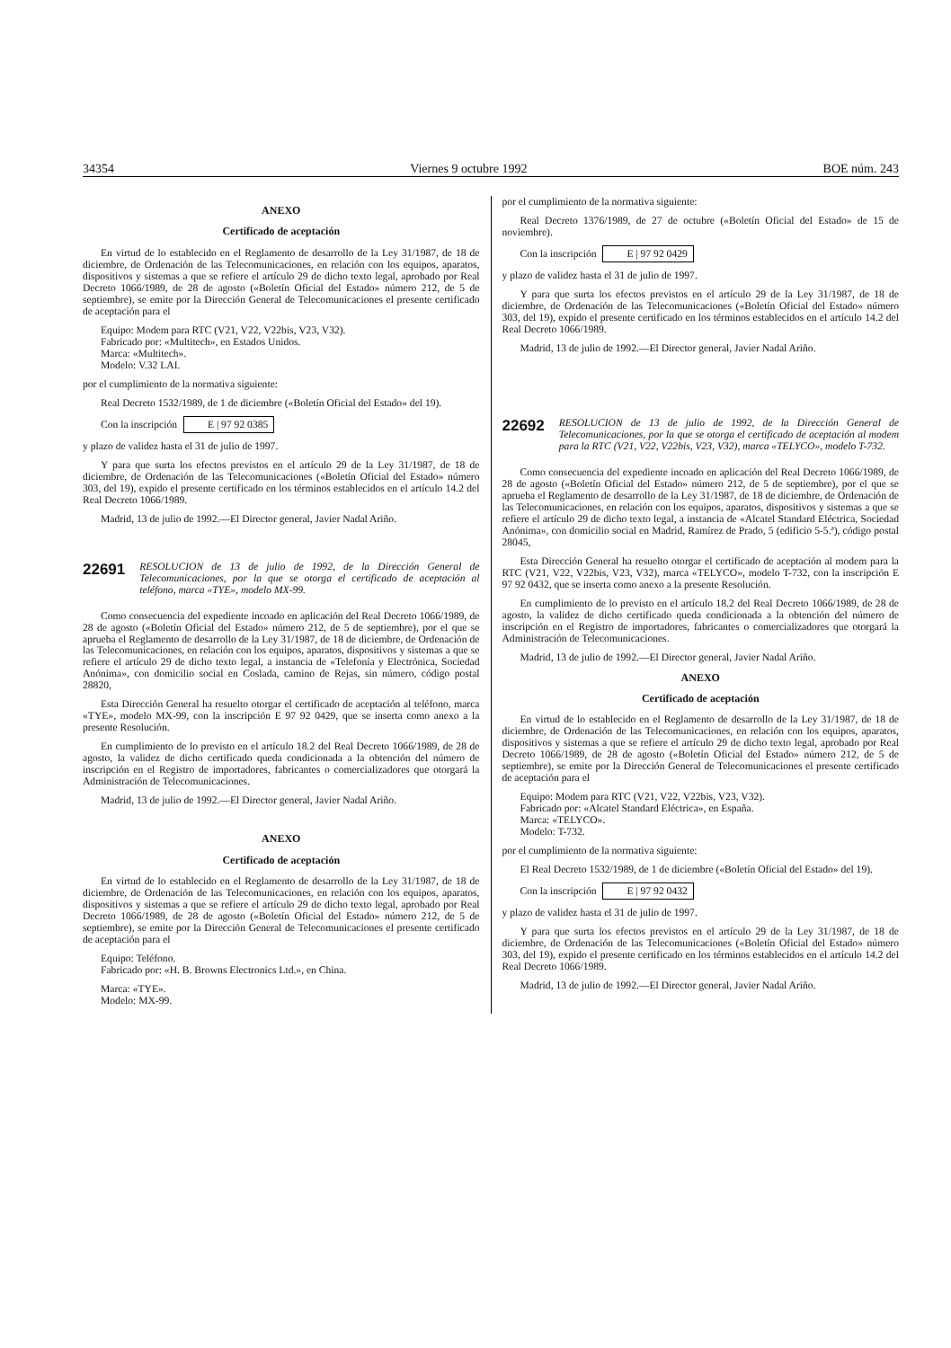34354 Viernes 9 octubre 1992 BOE núm. 243
ANEXO
Certificado de aceptación
En virtud de lo establecido en el Reglamento de desarrollo de la Ley 31/1987, de 18 de diciembre, de Ordenación de las Telecomunicaciones, en relación con los equipos, aparatos, dispositivos y sistemas a que se refiere el artículo 29 de dicho texto legal, aprobado por Real Decreto 1066/1989, de 28 de agosto («Boletín Oficial del Estado» número 212, de 5 de septiembre), se emite por la Dirección General de Telecomunicaciones el presente certificado de aceptación para el
Equipo: Modem para RTC (V21, V22, V22bis, V23, V32).
Fabricado por: «Multitech», en Estados Unidos.
Marca: «Multitech».
Modelo: V.32 LAI.
por el cumplimiento de la normativa siguiente:
Real Decreto 1532/1989, de 1 de diciembre («Boletín Oficial del Estado» del 19).
Con la inscripción E | 97 92 0385
y plazo de validez hasta el 31 de julio de 1997.
Y para que surta los efectos previstos en el artículo 29 de la Ley 31/1987, de 18 de diciembre, de Ordenación de las Telecomunicaciones («Boletín Oficial del Estado» número 303, del 19), expido el presente certificado en los términos establecidos en el artículo 14.2 del Real Decreto 1066/1989.
Madrid, 13 de julio de 1992.—El Director general, Javier Nadal Ariño.
22691 RESOLUCION de 13 de julio de 1992, de la Dirección General de Telecomunicaciones, por la que se otorga el certificado de aceptación al teléfono, marca «TYE», modelo MX-99.
Como consecuencia del expediente incoado en aplicación del Real Decreto 1066/1989, de 28 de agosto («Boletín Oficial del Estado» número 212, de 5 de septiembre), por el que se aprueba el Reglamento de desarrollo de la Ley 31/1987, de 18 de diciembre, de Ordenación de las Telecomunicaciones, en relación con los equipos, aparatos, dispositivos y sistemas a que se refiere el artículo 29 de dicho texto legal, a instancia de «Telefonía y Electrónica, Sociedad Anónima», con domicilio social en Coslada, camino de Rejas, sin número, código postal 28820,
Esta Dirección General ha resuelto otorgar el certificado de aceptación al teléfono, marca «TYE», modelo MX-99, con la inscripción E 97 92 0429, que se inserta como anexo a la presente Resolución.
En cumplimiento de lo previsto en el artículo 18.2 del Real Decreto 1066/1989, de 28 de agosto, la validez de dicho certificado queda condicionada a la obtención del número de inscripción en el Registro de importadores, fabricantes o comercializadores que otorgará la Administración de Telecomunicaciones.
Madrid, 13 de julio de 1992.—El Director general, Javier Nadal Ariño.
ANEXO
Certificado de aceptación
En virtud de lo establecido en el Reglamento de desarrollo de la Ley 31/1987, de 18 de diciembre, de Ordenación de las Telecomunicaciones, en relación con los equipos, aparatos, dispositivos y sistemas a que se refiere el artículo 29 de dicho texto legal, aprobado por Real Decreto 1066/1989, de 28 de agosto («Boletín Oficial del Estado» número 212, de 5 de septiembre), se emite por la Dirección General de Telecomunicaciones el presente certificado de aceptación para el
Equipo: Teléfono.
Fabricado por: «H. B. Browns Electronics Ltd.», en China.
Marca: «TYE».
Modelo: MX-99.
por el cumplimiento de la normativa siguiente:
Real Decreto 1376/1989, de 27 de octubre («Boletín Oficial del Estado» de 15 de noviembre).
Con la inscripción E | 97 92 0429
y plazo de validez hasta el 31 de julio de 1997.
Y para que surta los efectos previstos en el artículo 29 de la Ley 31/1987, de 18 de diciembre, de Ordenación de las Telecomunicaciones («Boletín Oficial del Estado» número 303, del 19), expido el presente certificado en los términos establecidos en el artículo 14.2 del Real Decreto 1066/1989.
Madrid, 13 de julio de 1992.—El Director general, Javier Nadal Ariño.
22692 RESOLUCION de 13 de julio de 1992, de la Dirección General de Telecomunicaciones, por la que se otorga el certificado de aceptación al modem para la RTC (V21, V22, V22bis, V23, V32), marca «TELYCO», modelo T-732.
Como consecuencia del expediente incoado en aplicación del Real Decreto 1066/1989, de 28 de agosto («Boletín Oficial del Estado» número 212, de 5 de septiembre), por el que se aprueba el Reglamento de desarrollo de la Ley 31/1987, de 18 de diciembre, de Ordenación de las Telecomunicaciones, en relación con los equipos, aparatos, dispositivos y sistemas a que se refiere el artículo 29 de dicho texto legal, a instancia de «Alcatel Standard Eléctrica, Sociedad Anónima», con domicilio social en Madrid, Ramírez de Prado, 5 (edificio 5-5.ª), código postal 28045,
Esta Dirección General ha resuelto otorgar el certificado de aceptación al modem para la RTC (V21, V22, V22bis, V23, V32), marca «TELYCO», modelo T-732, con la inscripción E 97 92 0432, que se inserta como anexo a la presente Resolución.
En cumplimiento de lo previsto en el artículo 18.2 del Real Decreto 1066/1989, de 28 de agosto, la validez de dicho certificado queda condicionada a la obtención del número de inscripción en el Registro de importadores, fabricantes o comercializadores que otorgará la Administración de Telecomunicaciones.
Madrid, 13 de julio de 1992.—El Director general, Javier Nadal Ariño.
ANEXO
Certificado de aceptación
En virtud de lo establecido en el Reglamento de desarrollo de la Ley 31/1987, de 18 de diciembre, de Ordenación de las Telecomunicaciones, en relación con los equipos, aparatos, dispositivos y sistemas a que se refiere el artículo 29 de dicho texto legal, aprobado por Real Decreto 1066/1989, de 28 de agosto («Boletín Oficial del Estado» número 212, de 5 de septiembre), se emite por la Dirección General de Telecomunicaciones el presente certificado de aceptación para el
Equipo: Modem para RTC (V21, V22, V22bis, V23, V32).
Fabricado por: «Alcatel Standard Eléctrica», en España.
Marca: «TELYCO».
Modelo: T-732.
por el cumplimiento de la normativa siguiente:
El Real Decreto 1532/1989, de 1 de diciembre («Boletín Oficial del Estado» del 19).
Con la inscripción E | 97 92 0432
y plazo de validez hasta el 31 de julio de 1997.
Y para que surta los efectos previstos en el artículo 29 de la Ley 31/1987, de 18 de diciembre, de Ordenación de las Telecomunicaciones («Boletín Oficial del Estado» número 303, del 19), expido el presente certificado en los términos establecidos en el artículo 14.2 del Real Decreto 1066/1989.
Madrid, 13 de julio de 1992.—El Director general, Javier Nadal Ariño.